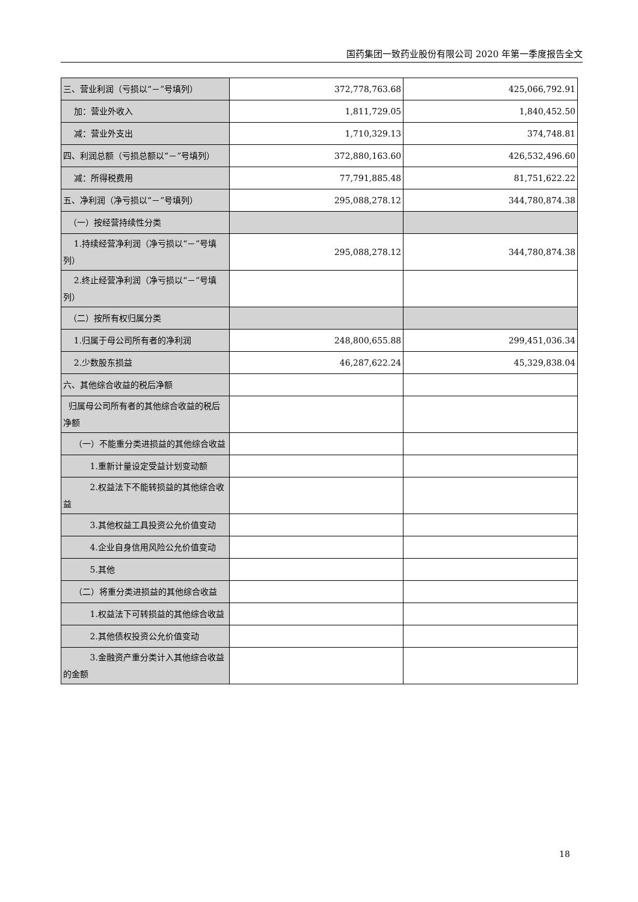国药集团一致药业股份有限公司 2020 年第一季度报告全文
| 三、营业利润（亏损以“－”号填列） | 372,778,763.68 | 425,066,792.91 |
| 加：营业外收入 | 1,811,729.05 | 1,840,452.50 |
| 减：营业外支出 | 1,710,329.13 | 374,748.81 |
| 四、利润总额（亏损总额以“－”号填列） | 372,880,163.60 | 426,532,496.60 |
| 减：所得税费用 | 77,791,885.48 | 81,751,622.22 |
| 五、净利润（净亏损以“－”号填列） | 295,088,278.12 | 344,780,874.38 |
| （一）按经营持续性分类 | | |
| 1.持续经营净利润（净亏损以“－”号填列） | 295,088,278.12 | 344,780,874.38 |
| 2.终止经营净利润（净亏损以“－”号填列） | | |
| （二）按所有权归属分类 | | |
| 1.归属于母公司所有者的净利润 | 248,800,655.88 | 299,451,036.34 |
| 2.少数股东损益 | 46,287,622.24 | 45,329,838.04 |
| 六、其他综合收益的税后净额 | | |
| 归属母公司所有者的其他综合收益的税后净额 | | |
| （一）不能重分类进损益的其他综合收益 | | |
| 1.重新计量设定受益计划变动额 | | |
| 2.权益法下不能转损益的其他综合收益 | | |
| 3.其他权益工具投资公允价值变动 | | |
| 4.企业自身信用风险公允价值变动 | | |
| 5.其他 | | |
| （二）将重分类进损益的其他综合收益 | | |
| 1.权益法下可转损益的其他综合收益 | | |
| 2.其他债权投资公允价值变动 | | |
| 3.金融资产重分类计入其他综合收益的金额 | | |
18